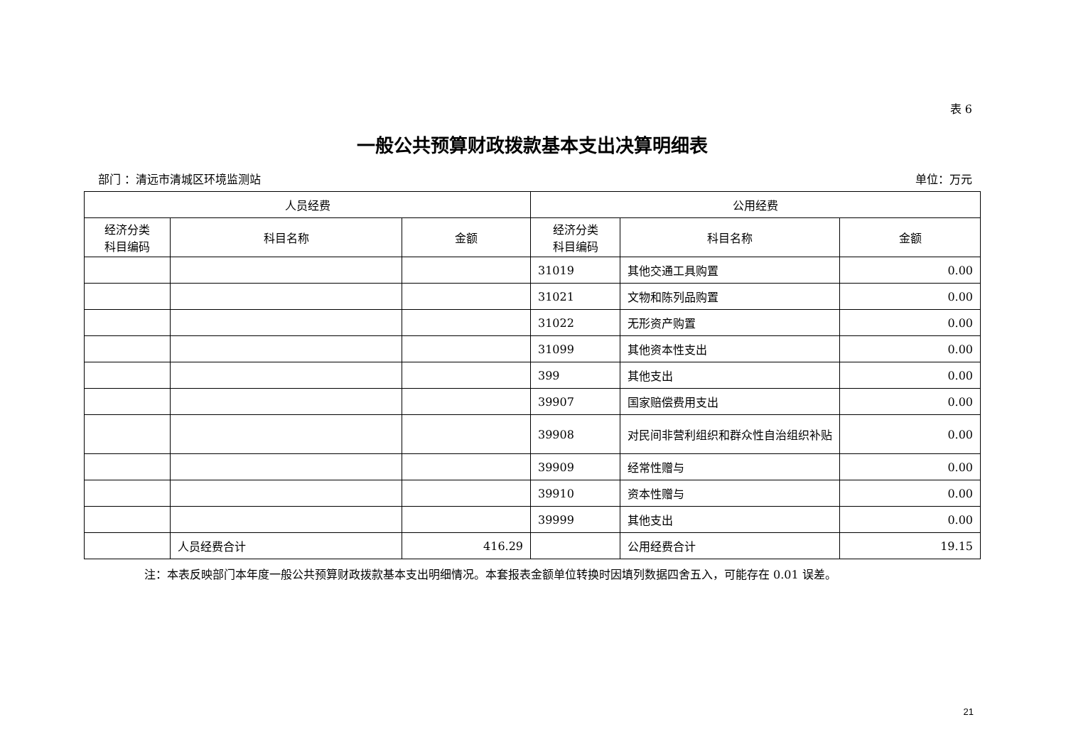表 6
一般公共预算财政拨款基本支出决算明细表
部门 ：清远市清城区环境监测站 单位：万元
| 人员经费 | | | 公用经费 | | |
| --- | --- | --- | --- | --- | --- |
| 经济分类 科目编码 | 科目名称 | 金额 | 经济分类 科目编码 | 科目名称 | 金额 |
| | | | 31019 | 其他交通工具购置 | 0.00 |
| | | | 31021 | 文物和陈列品购置 | 0.00 |
| | | | 31022 | 无形资产购置 | 0.00 |
| | | | 31099 | 其他资本性支出 | 0.00 |
| | | | 399 | 其他支出 | 0.00 |
| | | | 39907 | 国家赔偿费用支出 | 0.00 |
| | | | 39908 | 对民间非营利组织和群众性自治组织补贴 | 0.00 |
| | | | 39909 | 经常性赠与 | 0.00 |
| | | | 39910 | 资本性赠与 | 0.00 |
| | | | 39999 | 其他支出 | 0.00 |
| | 人员经费合计 | 416.29 | | 公用经费合计 | 19.15 |
注：本表反映部门本年度一般公共预算财政拨款基本支出明细情况。本套报表金额单位转换时因填列数据四舍五入，可能存在 0.01 误差。
21